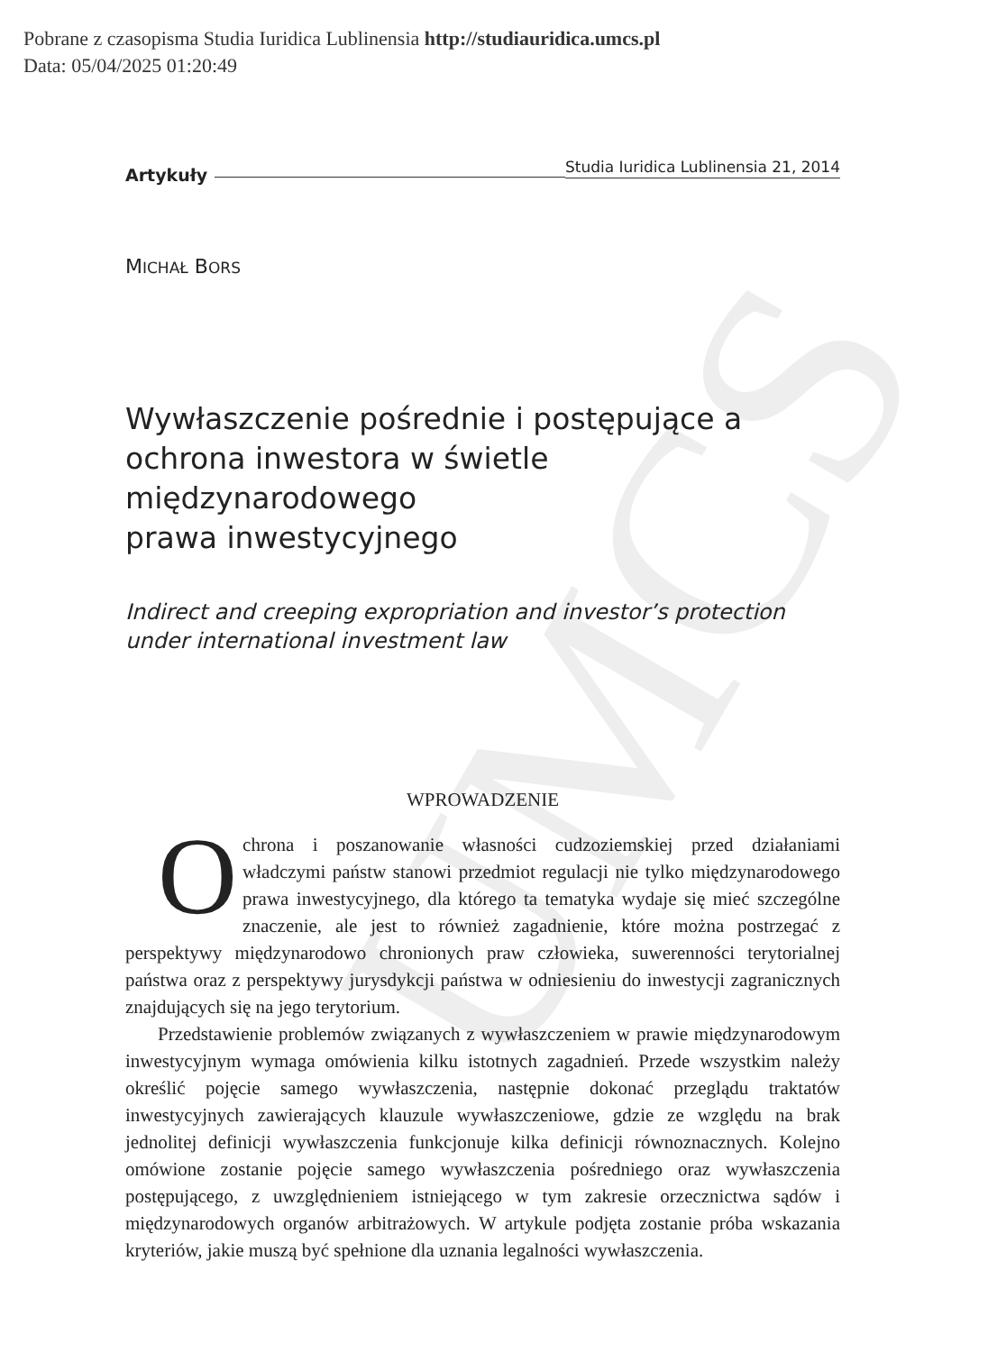Pobrane z czasopisma Studia Iuridica Lublinensia http://studiauridica.umcs.pl
Data: 05/04/2025 01:20:49
UMCS
Artykuły Studia Iuridica Lublinensia 21, 2014
MICHAŁ BORS
Wywłaszczenie pośrednie i postępujące a ochrona inwestora w świetle międzynarodowego
prawa inwestycyjnego
Indirect and creeping expropriation and investor’s protection under international investment law
WPROWADZENIE
Ochrona i poszanowanie własności cudzoziemskiej przed działaniami władczymi państw stanowi przedmiot regulacji nie tylko międzynarodowego prawa inwestycyjnego, dla którego ta tematyka wydaje się mieć szczególne znaczenie, ale jest to również zagadnienie, które można postrzegać z perspektywy międzynarodowo chronionych praw człowieka, suwerenności terytorialnej państwa oraz z perspektywy jurysdykcji państwa w odniesieniu do inwestycji zagranicznych znajdujących się na jego terytorium.
Przedstawienie problemów związanych z wywłaszczeniem w prawie międzynarodowym inwestycyjnym wymaga omówienia kilku istotnych zagadnień. Przede wszystkim należy określić pojęcie samego wywłaszczenia, następnie dokonać przeglądu traktatów inwestycyjnych zawierających klauzule wywłaszczeniowe, gdzie ze względu na brak jednolitej definicji wywłaszczenia funkcjonuje kilka definicji równoznacznych. Kolejno omówione zostanie pojęcie samego wywłaszczenia pośredniego oraz wywłaszczenia postępującego, z uwzględnieniem istniejącego w tym zakresie orzecznictwa sądów i międzynarodowych organów arbitrażowych. W artykule podjęta zostanie próba wskazania kryteriów, jakie muszą być spełnione dla uznania legalności wywłaszczenia.